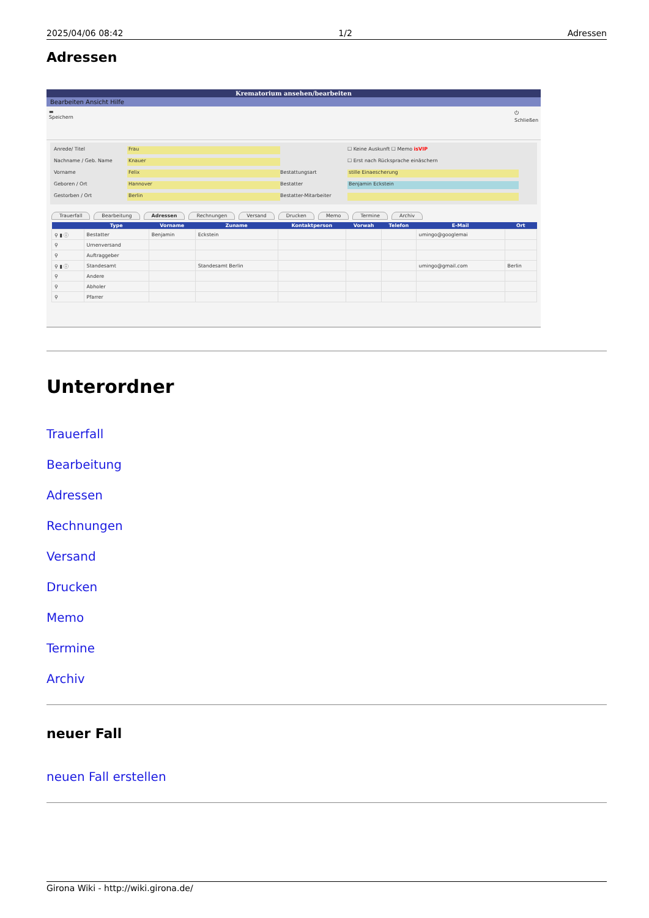2025/04/06 08:42 1/2 Adressen
Adressen
Krematorium ansehen/bearbeiten
Bearbeiten Ansicht Hilfe
▬
Speichern ⏻
Schließen
Anrede/ Titel Frau ☐ Keine Auskunft ☐ Memo isVIP Nachname / Geb. Name Knauer ☐ Erst nach Rücksprache einäschern Vorname Felix Bestattungsart stille Einaescherung Geboren / Ort Hannover Bestatter Benjamin Eckstein Gestorben / Ort Berlin Bestatter-Mitarbeiter
Trauerfall Bearbeitung Adressen Rechnungen Versand Drucken Memo Termine Archiv
| | Type | Vorname | Zuname | Kontaktperson | Vorwah | Telefon | E-Mail | Ort |
| --- | --- | --- | --- | --- | --- | --- | --- | --- |
| ⚲ ▮ ⓘ | Bestatter | Benjamin | Eckstein | | | | umingo@googlemai | |
| ⚲ | Urnenversand | | | | | | | |
| ⚲ | Auftraggeber | | | | | | | |
| ⚲ ▮ ⓘ | Standesamt | | Standesamt Berlin | | | | umingo@gmail.com | Berlin |
| ⚲ | Andere | | | | | | | |
| ⚲ | Abholer | | | | | | | |
| ⚲ | Pfarrer | | | | | | | |
Unterordner
Trauerfall
Bearbeitung
Adressen
Rechnungen
Versand
Drucken
Memo
Termine
Archiv
neuer Fall
neuen Fall erstellen
Girona Wiki - http://wiki.girona.de/